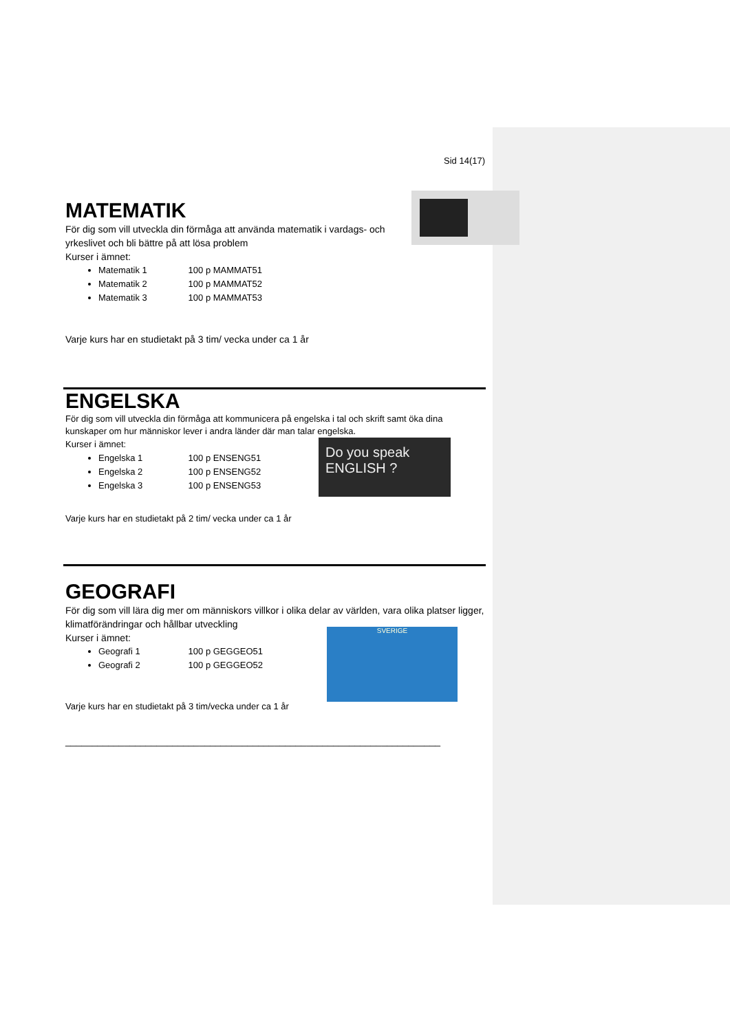Sid 14(17)
MATEMATIK
För dig som vill utveckla din förmåga att använda matematik i vardags- och yrkeslivet och bli bättre på att lösa problem
Kurser i ämnet:
Matematik 1 100 p MAMMAT51
Matematik 2 100 p MAMMAT52
Matematik 3 100 p MAMMAT53
Varje kurs har en studietakt på 3 tim/ vecka under ca 1 år
ENGELSKA
För dig som vill utveckla din förmåga att kommunicera på engelska i tal och skrift samt öka dina kunskaper om hur människor lever i andra länder där man talar engelska.
Do you speak ENGLISH ?
Kurser i ämnet:
Engelska 1 100 p ENSENG51
Engelska 2 100 p ENSENG52
Engelska 3 100 p ENSENG53
Varje kurs har en studietakt på 2 tim/ vecka under ca 1 år
GEOGRAFI
För dig som vill lära dig mer om människors villkor i olika delar av världen, vara olika platser ligger, klimatförändringar och hållbar utveckling
SVERIGE
Kurser i ämnet:
Geografi 1 100 p GEGGEO51
Geografi 2 100 p GEGGEO52
Varje kurs har en studietakt på 3 tim/vecka under ca 1 år
______________________________________________________________________